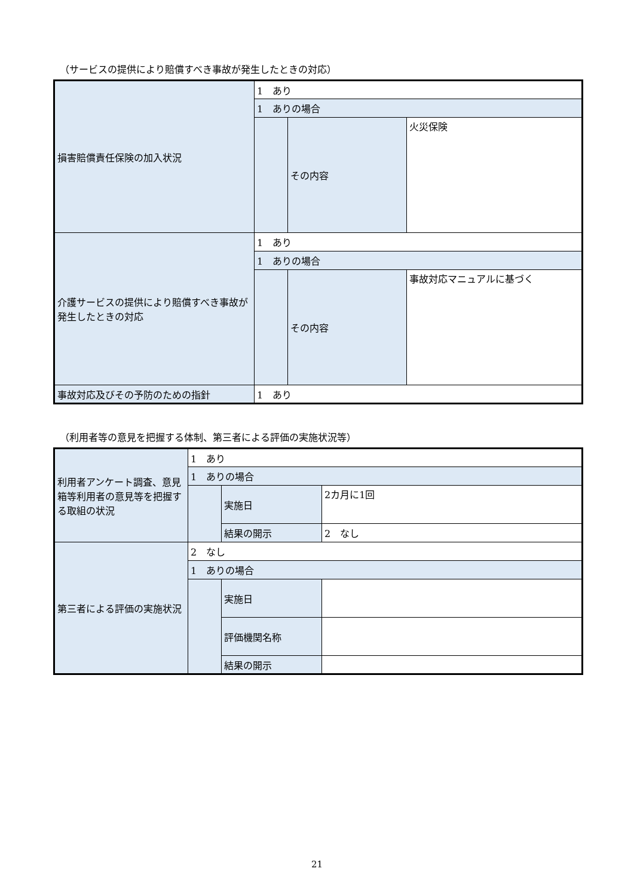（サービスの提供により賠償すべき事故が発生したときの対応）
| 損害賠償責任保険の加入状況 | 1 あり | | |
| | 1 ありの場合 | | |
| | | その内容 | 火災保険 |
| 介護サービスの提供により賠償すべき事故が発生したときの対応 | 1 あり | | |
| | 1 ありの場合 | | |
| | | その内容 | 事故対応マニュアルに基づく |
| 事故対応及びその予防のための指針 | 1 あり | | |
（利用者等の意見を把握する体制、第三者による評価の実施状況等）
| 利用者アンケート調査、意見箱等利用者の意見等を把握する取組の状況 | 1 あり | | |
| | 1 ありの場合 | | |
| | | 実施日 | 2カ月に1回 |
| | | 結果の開示 | 2 なし |
| 第三者による評価の実施状況 | 2 なし | | |
| | 1 ありの場合 | | |
| | | 実施日 | |
| | | 評価機関名称 | |
| | | 結果の開示 | |
21